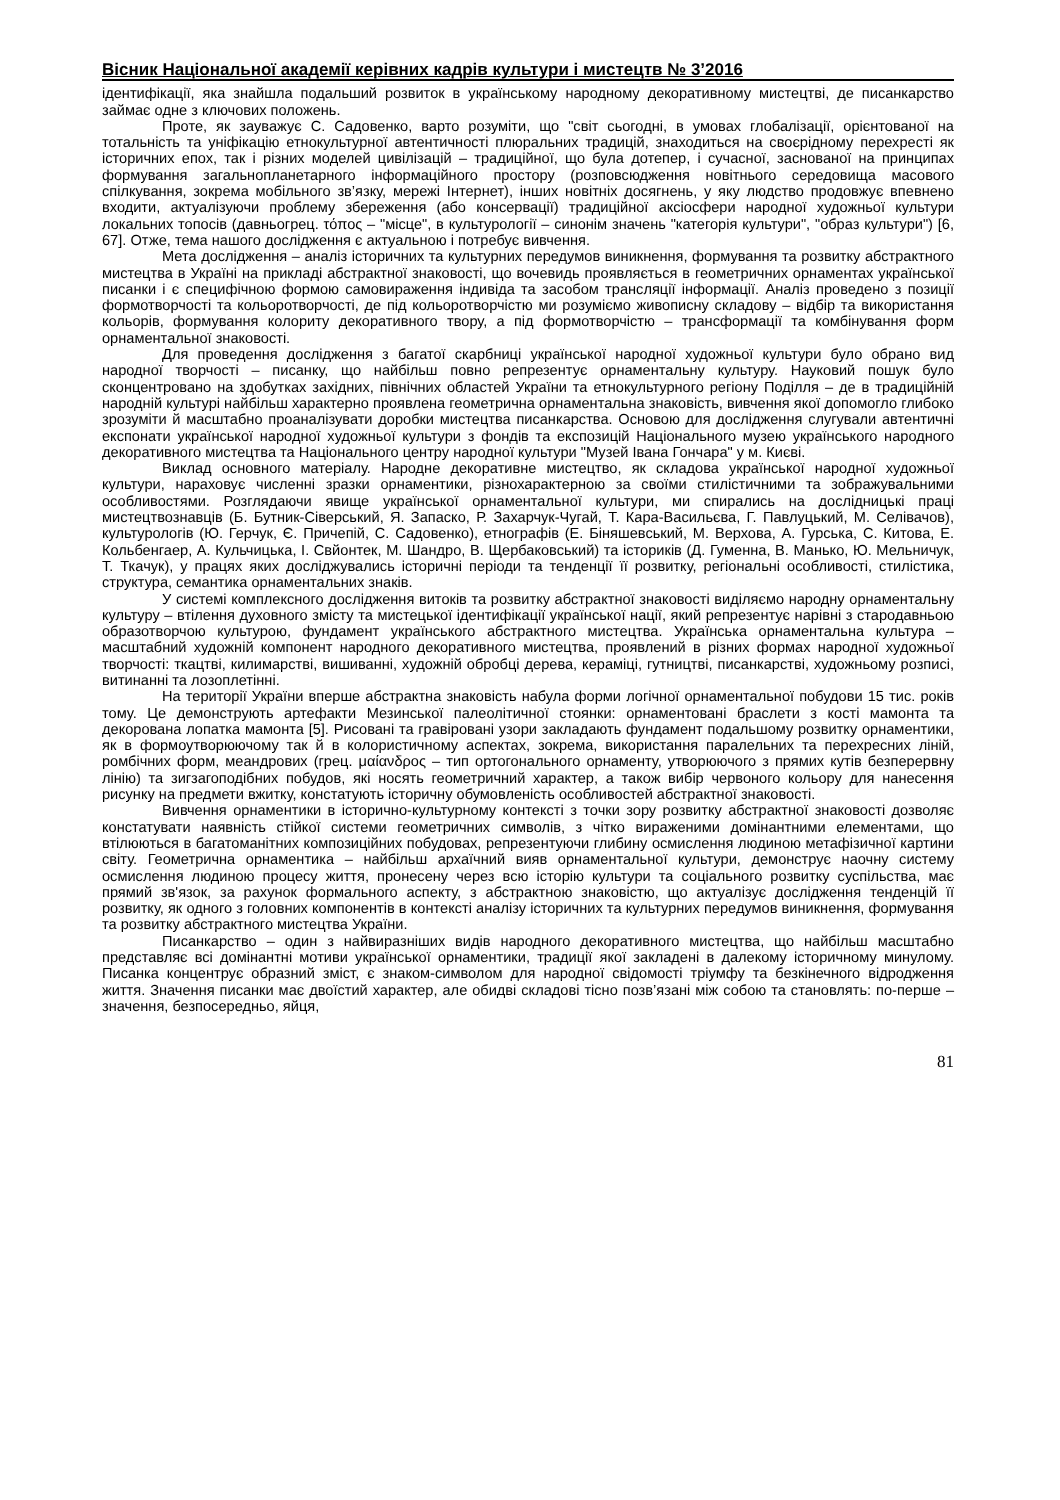Вісник Національної академії керівних кадрів культури і мистецтв № 3’2016
ідентифікації, яка знайшла подальший розвиток в українському народному декоративному мистецтві, де писанкарство займає одне з ключових положень.
Проте, як зауважує С. Садовенко, варто розуміти, що "світ сьогодні, в умовах глобалізації, орієнтованої на тотальність та уніфікацію етнокультурної автентичності плюральних традицій, знаходиться на своєрідному перехресті як історичних епох, так і різних моделей цивілізацій – традиційної, що була дотепер, і сучасної, заснованої на принципах формування загальнопланетарного інформаційного простору (розповсюдження новітнього середовища масового спілкування, зокрема мобільного зв’язку, мережі Інтернет), інших новітніх досягнень, у яку людство продовжує впевнено входити, актуалізуючи проблему збереження (або консервації) традиційної аксіосфери народної художньої культури локальних топосів (давньогрец. τόπος – "місце", в культурології – синонім значень "категорія культури", "образ культури") [6, 67]. Отже, тема нашого дослідження є актуальною і потребує вивчення.
Мета дослідження – аналіз історичних та культурних передумов виникнення, формування та розвитку абстрактного мистецтва в Україні на прикладі абстрактної знаковості, що вочевидь проявляється в геометричних орнаментах української писанки і є специфічною формою самовираження індивіда та засобом трансляції інформації. Аналіз проведено з позиції формотворчості та кольоротворчості, де під кольоротворчістю ми розуміємо живописну складову – відбір та використання кольорів, формування колориту декоративного твору, а під формотворчістю – трансформації та комбінування форм орнаментальної знаковості.
Для проведення дослідження з багатої скарбниці української народної художньої культури було обрано вид народної творчості – писанку, що найбільш повно репрезентує орнаментальну культуру. Науковий пошук було сконцентровано на здобутках західних, північних областей України та етнокультурного регіону Поділля – де в традиційній народній культурі найбільш характерно проявлена геометрична орнаментальна знаковість, вивчення якої допомогло глибоко зрозуміти й масштабно проаналізувати доробки мистецтва писанкарства. Основою для дослідження слугували автентичні експонати української народної художньої культури з фондів та експозицій Національного музею українського народного декоративного мистецтва та Національного центру народної культури "Музей Івана Гончара" у м. Києві.
Виклад основного матеріалу. Народне декоративне мистецтво, як складова української народної художньої культури, нараховує численні зразки орнаментики, різнохарактерною за своїми стилістичними та зображувальними особливостями. Розглядаючи явище української орнаментальної культури, ми спирались на дослідницькі праці мистецтвознавців (Б. Бутник-Сіверський, Я. Запаско, Р. Захарчук-Чугай, Т. Кара-Васильєва, Г. Павлуцький, М. Селівачов), культурологів (Ю. Герчук, Є. Причепій, С. Садовенко), етнографів (Е. Біняшевський, М. Верхова, А. Гурська, С. Китова, Е. Кольбенгаер, А. Кульчицька, І. Свйонтек, М. Шандро, В. Щербаковський) та істориків (Д. Гуменна, В. Манько, Ю. Мельничук, Т. Ткачук), у працях яких досліджувались історичні періоди та тенденції її розвитку, регіональні особливості, стилістика, структура, семантика орнаментальних знаків.
У системі комплексного дослідження витоків та розвитку абстрактної знаковості виділяємо народну орнаментальну культуру – втілення духовного змісту та мистецької ідентифікації української нації, який репрезентує нарівні з стародавньою образотворчою культурою, фундамент українського абстрактного мистецтва. Українська орнаментальна культура – масштабний художній компонент народного декоративного мистецтва, проявлений в різних формах народної художньої творчості: ткацтві, килимарстві, вишиванні, художній обробці дерева, кераміці, гутництві, писанкарстві, художньому розписі, витинанні та лозоплетінні.
На території України вперше абстрактна знаковість набула форми логічної орнаментальної побудови 15 тис. років тому. Це демонструють артефакти Мезинської палеолітичної стоянки: орнаментовані браслети з кості мамонта та декорована лопатка мамонта [5]. Рисовані та гравіровані узори закладають фундамент подальшому розвитку орнаментики, як в формоутворюючому так й в колористичному аспектах, зокрема, використання паралельних та перехресних ліній, ромбічних форм, меандрових (грец. μαίανδρος – тип ортогонального орнаменту, утворюючого з прямих кутів безперервну лінію) та зигзагоподібних побудов, які носять геометричний характер, а також вибір червоного кольору для нанесення рисунку на предмети вжитку, констатують історичну обумовленість особливостей абстрактної знаковості.
Вивчення орнаментики в історично-культурному контексті з точки зору розвитку абстрактної знаковості дозволяє констатувати наявність стійкої системи геометричних символів, з чітко вираженими домінантними елементами, що втілюються в багатоманітних композиційних побудовах, репрезентуючи глибину осмислення людиною метафізичної картини світу. Геометрична орнаментика – найбільш архаїчний вияв орнаментальної культури, демонструє наочну систему осмислення людиною процесу життя, пронесену через всю історію культури та соціального розвитку суспільства, має прямий зв'язок, за рахунок формального аспекту, з абстрактною знаковістю, що актуалізує дослідження тенденцій її розвитку, як одного з головних компонентів в контексті аналізу історичних та культурних передумов виникнення, формування та розвитку абстрактного мистецтва України.
Писанкарство – один з найвиразніших видів народного декоративного мистецтва, що найбільш масштабно представляє всі домінантні мотиви української орнаментики, традиції якої закладені в далекому історичному минулому. Писанка концентрує образний зміст, є знаком-символом для народної свідомості тріумфу та безкінечного відродження життя. Значення писанки має двоїстий характер, але обидві складові тісно позв’язані між собою та становлять: по-перше – значення, безпосередньо, яйця,
81